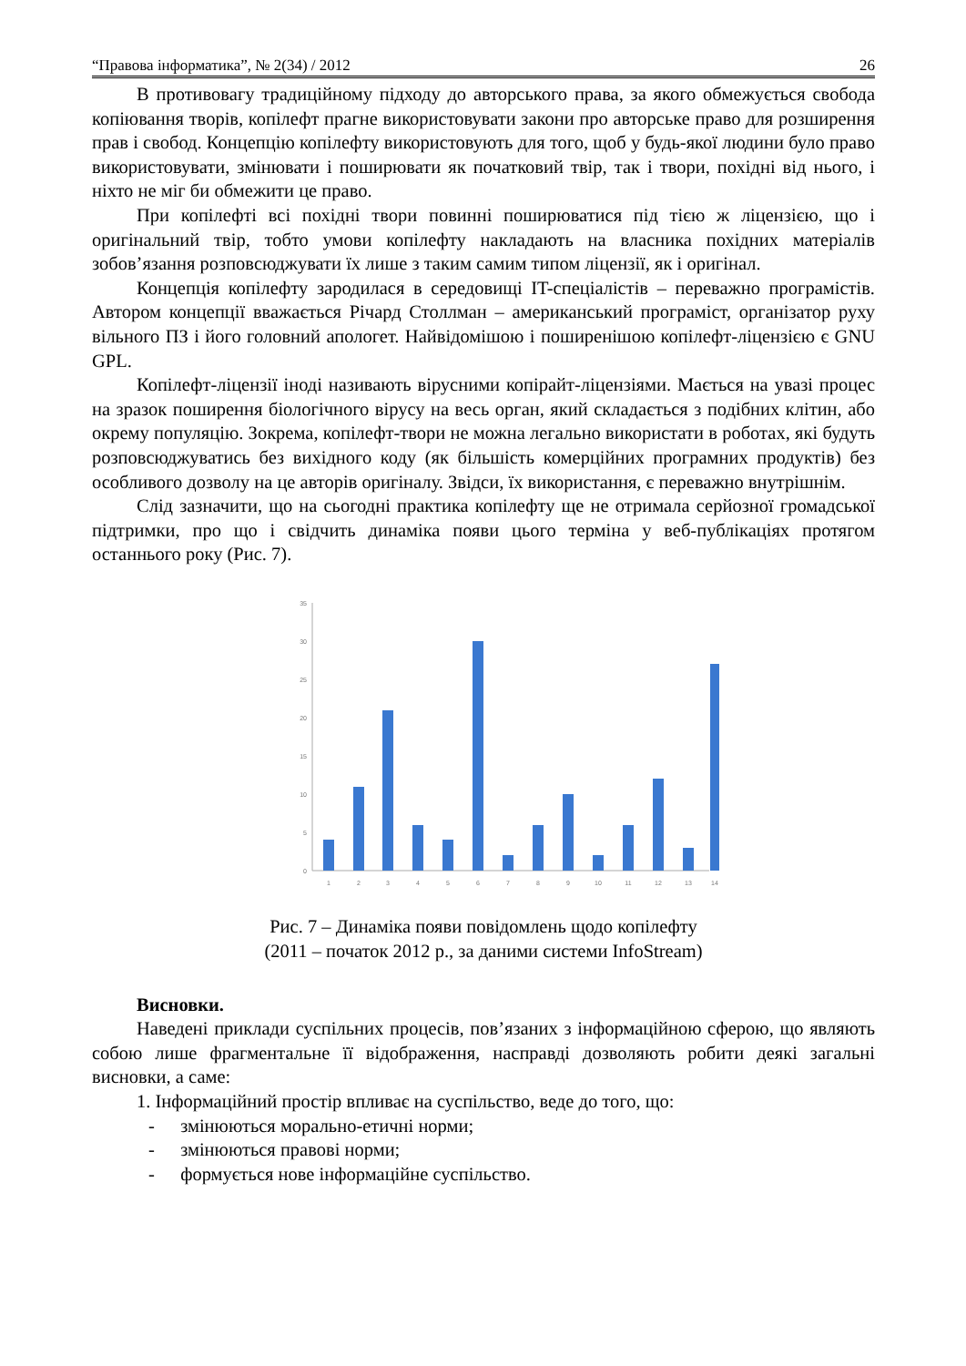“Правова інформатика”, № 2(34) / 2012 26
В противовагу традиційному підходу до авторського права, за якого обмежується свобода копіювання творів, копілефт прагне використовувати закони про авторське право для розширення прав і свобод. Концепцію копілефту використовують для того, щоб у будь-якої людини було право використовувати, змінювати і поширювати як початковий твір, так і твори, похідні від нього, і ніхто не міг би обмежити це право.
При копілефті всі похідні твори повинні поширюватися під тією ж ліцензією, що і оригінальний твір, тобто умови копілефту накладають на власника похідних матеріалів зобов’язання розповсюджувати їх лише з таким самим типом ліцензії, як і оригінал.
Концепція копілефту зародилася в середовищі IT-спеціалістів – переважно програмістів. Автором концепції вважається Річард Столлман – американський програміст, організатор руху вільного ПЗ і його головний апологет. Найвідомішою і поширенішою копілефт-ліцензією є GNU GPL.
Копілефт-ліцензії іноді називають вірусними копірайт-ліцензіями. Мається на увазі процес на зразок поширення біологічного вірусу на весь орган, який складається з подібних клітин, або окрему популяцію. Зокрема, копілефт-твори не можна легально використати в роботах, які будуть розповсюджуватись без вихідного коду (як більшість комерційних програмних продуктів) без особливого дозволу на це авторів оригіналу. Звідси, їх використання, є переважно внутрішнім.
Слід зазначити, що на сьогодні практика копілефту ще не отримала серйозної громадської підтримки, про що і свідчить динаміка появи цього терміна у веб-публікаціях протягом останнього року (Рис. 7).
35
30
25
20
15
10
5
0
1
2
3
4
5
6
7
8
9
10
11
12
13
14
Рис. 7 – Динаміка появи повідомлень щодо копілефту
(2011 – початок 2012 р., за даними системи InfoStream)
Висновки.
Наведені приклади суспільних процесів, пов’язаних з інформаційною сферою, що являють собою лише фрагментальне її відображення, насправді дозволяють робити деякі загальні висновки, а саме:
1. Інформаційний простір впливає на суспільство, веде до того, що:
- змінюються морально-етичні норми;
- змінюються правові норми;
- формується нове інформаційне суспільство.